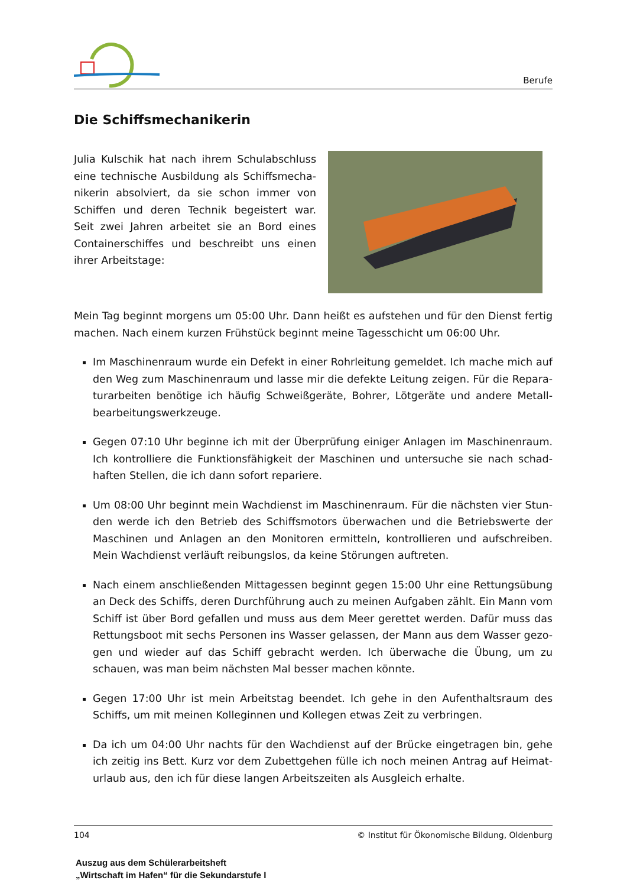Berufe
Die Schiffsmechanikerin
Julia Kulschik hat nach ihrem Schulabschluss eine technische Ausbildung als Schiffsmecha-nikerin absolviert, da sie schon immer von Schiffen und deren Technik begeistert war. Seit zwei Jahren arbeitet sie an Bord eines Containerschiffes und beschreibt uns einen ihrer Arbeitstage:
Mein Tag beginnt morgens um 05:00 Uhr. Dann heißt es aufstehen und für den Dienst fertig machen. Nach einem kurzen Frühstück beginnt meine Tagesschicht um 06:00 Uhr.
Im Maschinenraum wurde ein Defekt in einer Rohrleitung gemeldet. Ich mache mich auf den Weg zum Maschinenraum und lasse mir die defekte Leitung zeigen. Für die Repara-turarbeiten benötige ich häufig Schweißgeräte, Bohrer, Lötgeräte und andere Metall-bearbeitungswerkzeuge.
Gegen 07:10 Uhr beginne ich mit der Überprüfung einiger Anlagen im Maschinenraum. Ich kontrolliere die Funktionsfähigkeit der Maschinen und untersuche sie nach schad-haften Stellen, die ich dann sofort repariere.
Um 08:00 Uhr beginnt mein Wachdienst im Maschinenraum. Für die nächsten vier Stun-den werde ich den Betrieb des Schiffsmotors überwachen und die Betriebswerte der Maschinen und Anlagen an den Monitoren ermitteln, kontrollieren und aufschreiben. Mein Wachdienst verläuft reibungslos, da keine Störungen auftreten.
Nach einem anschließenden Mittagessen beginnt gegen 15:00 Uhr eine Rettungsübung an Deck des Schiffs, deren Durchführung auch zu meinen Aufgaben zählt. Ein Mann vom Schiff ist über Bord gefallen und muss aus dem Meer gerettet werden. Dafür muss das Rettungsboot mit sechs Personen ins Wasser gelassen, der Mann aus dem Wasser gezo-gen und wieder auf das Schiff gebracht werden. Ich überwache die Übung, um zu schauen, was man beim nächsten Mal besser machen könnte.
Gegen 17:00 Uhr ist mein Arbeitstag beendet. Ich gehe in den Aufenthaltsraum des Schiffs, um mit meinen Kolleginnen und Kollegen etwas Zeit zu verbringen.
Da ich um 04:00 Uhr nachts für den Wachdienst auf der Brücke eingetragen bin, gehe ich zeitig ins Bett. Kurz vor dem Zubettgehen fülle ich noch meinen Antrag auf Heimat-urlaub aus, den ich für diese langen Arbeitszeiten als Ausgleich erhalte.
104 © Institut für Ökonomische Bildung, Oldenburg
Auszug aus dem Schülerarbeitsheft
„Wirtschaft im Hafen“ für die Sekundarstufe I